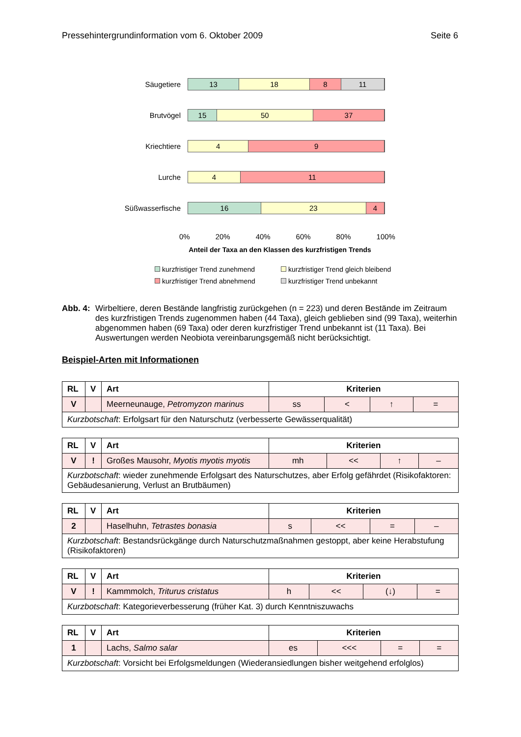Pressehintergrundinformation vom 6. Oktober 2009 Seite 6
Säugetiere
13 18 8 11
Brutvögel
15 50 37
Kriechtiere
4 9
Lurche
4 11
Süßwasserfische
16 23 4
0% 20% 40% 60% 80% 100%
Anteil der Taxa an den Klassen des kurzfristigen Trends
kurzfristiger Trend zunehmend kurzfristiger Trend gleich bleibend kurzfristiger Trend abnehmend kurzfristiger Trend unbekannt
Abb. 4: Wirbeltiere, deren Bestände langfristig zurückgehen (n = 223) und deren Bestände im Zeitraum des kurzfristigen Trends zugenommen haben (44 Taxa), gleich geblieben sind (99 Taxa), weiterhin abgenommen haben (69 Taxa) oder deren kurzfristiger Trend unbekannt ist (11 Taxa). Bei Auswertungen werden Neobiota vereinbarungsgemäß nicht berücksichtigt.
Beispiel-Arten mit Informationen
| RL | V | Art | Kriterien | | | |
| --- | --- | --- | --- | --- | --- | --- |
| V | | Meerneunauge, Petromyzon marinus | ss | < | ↑ | = |
| Kurzbotschaft : Erfolgsart für den Naturschutz (verbesserte Gewässerqualität) | | | | | | |
| RL | V | Art | Kriterien | | | |
| --- | --- | --- | --- | --- | --- | --- |
| V | ! | Großes Mausohr, Myotis myotis myotis | mh | << | ↑ | – |
| Kurzbotschaft : wieder zunehmende Erfolgsart des Naturschutzes, aber Erfolg gefährdet (Risikofaktoren: Gebäudesanierung, Verlust an Brutbäumen) | | | | | | |
| RL | V | Art | Kriterien | | | |
| --- | --- | --- | --- | --- | --- | --- |
| 2 | | Haselhuhn, Tetrastes bonasia | s | << | = | – |
| Kurzbotschaft : Bestandsrückgänge durch Naturschutzmaßnahmen gestoppt, aber keine Herabstufung (Risikofaktoren) | | | | | | |
| RL | V | Art | Kriterien | | | |
| --- | --- | --- | --- | --- | --- | --- |
| V | ! | Kammmolch, Triturus cristatus | h | << | (↓) | = |
| Kurzbotschaft : Kategorieverbesserung (früher Kat. 3) durch Kenntniszuwachs | | | | | | |
| RL | V | Art | Kriterien | | | |
| --- | --- | --- | --- | --- | --- | --- |
| 1 | | Lachs, Salmo salar | es | <<< | = | = |
| Kurzbotschaft : Vorsicht bei Erfolgsmeldungen (Wiederansiedlungen bisher weitgehend erfolglos) | | | | | | |